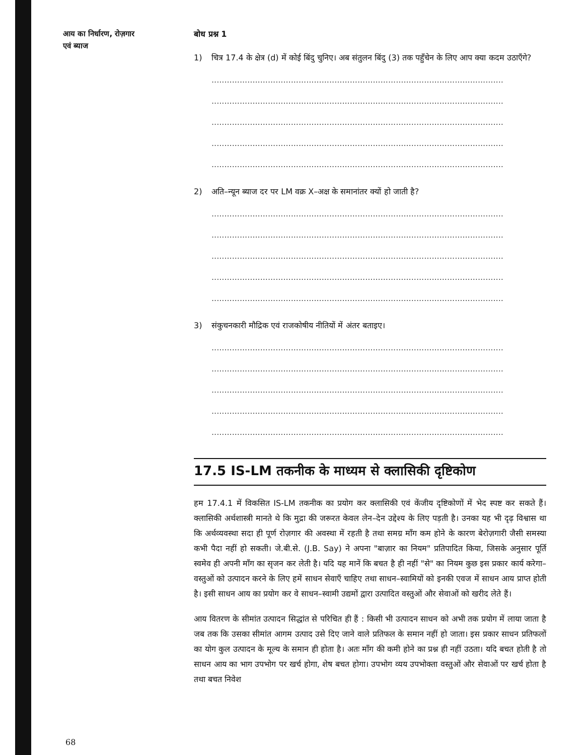आय का निर्धारण, रोज़गार
एवं ब्याज
बोध प्रश्न 1
1) चित्र 17.4 के क्षेत्र (d) में कोई बिंदु चुनिए। अब संतुलन बिंदु (3) तक पहुँचेन के लिए आप क्या कदम उठाएँगे?
..................................................................................................................
..................................................................................................................
..................................................................................................................
..................................................................................................................
..................................................................................................................
2) अति–न्यून ब्याज दर पर LM वक्र X–अक्ष के समानांतर क्यों हो जाती है?
..................................................................................................................
..................................................................................................................
..................................................................................................................
..................................................................................................................
..................................................................................................................
3) संकुचनकारी मौद्रिक एवं राजकोषीय नीतियों में अंतर बताइए।
..................................................................................................................
..................................................................................................................
..................................................................................................................
..................................................................................................................
..................................................................................................................
17.5 IS-LM तकनीक के माध्यम से क्लासिकी दृष्टिकोण
हम 17.4.1 में विकसित IS-LM तकनीक का प्रयोग कर क्लासिकी एवं केंजीय दृष्टिकोणों में भेद स्पष्ट कर सकते हैं। क्लासिकी अर्थशास्त्री मानते थे कि मुद्रा की जरूरत केवल लेन–देन उद्देश्य के लिए पड़ती है। उनका यह भी दृढ़ विश्वास था कि अर्थव्यवस्था सदा ही पूर्ण रोज़गार की अवस्था में रहती है तथा समग्र माँग कम होने के कारण बेरोज़गारी जैसी समस्या कभी पैदा नहीं हो सकती। जे.बी.से. (J.B. Say) ने अपना "बाज़ार का नियम" प्रतिपादित किया, जिसके अनुसार पूर्ति स्वमेव ही अपनी माँग का सृजन कर लेती है। यदि यह मानें कि बचत है ही नहीं "से" का नियम कुछ इस प्रकार कार्य करेगा– वस्तुओं को उत्पादन करने के लिए हमें साधन सेवाएँ चाहिए तथा साधन–स्वामियों को इनकी एवज में साधन आय प्राप्त होती है। इसी साधन आय का प्रयोग कर वे साधन–स्वामी उद्यमों द्वारा उत्पादित वस्तुओं और सेवाओं को खरीद लेते हैं।
आय वितरण के सीमांत उत्पादन सिद्धांत से परिचित ही हैं : किसी भी उत्पादन साधन को अभी तक प्रयोग में लाया जाता है जब तक कि उसका सीमांत आगम उत्पाद उसे दिए जाने वाले प्रतिफल के समान नहीं हो जाता। इस प्रकार साधन प्रतिफलों का योग कुल उत्पादन के मूल्य के समान ही होता है। अतः माँग की कमी होने का प्रश्न ही नहीं उठता। यदि बचत होती है तो साधन आय का भाग उपभोग पर खर्च होगा, शेष बचत होगा। उपभोग व्यय उपभोक्ता वस्तुओं और सेवाओं पर खर्च होता है तथा बचत निवेश
68